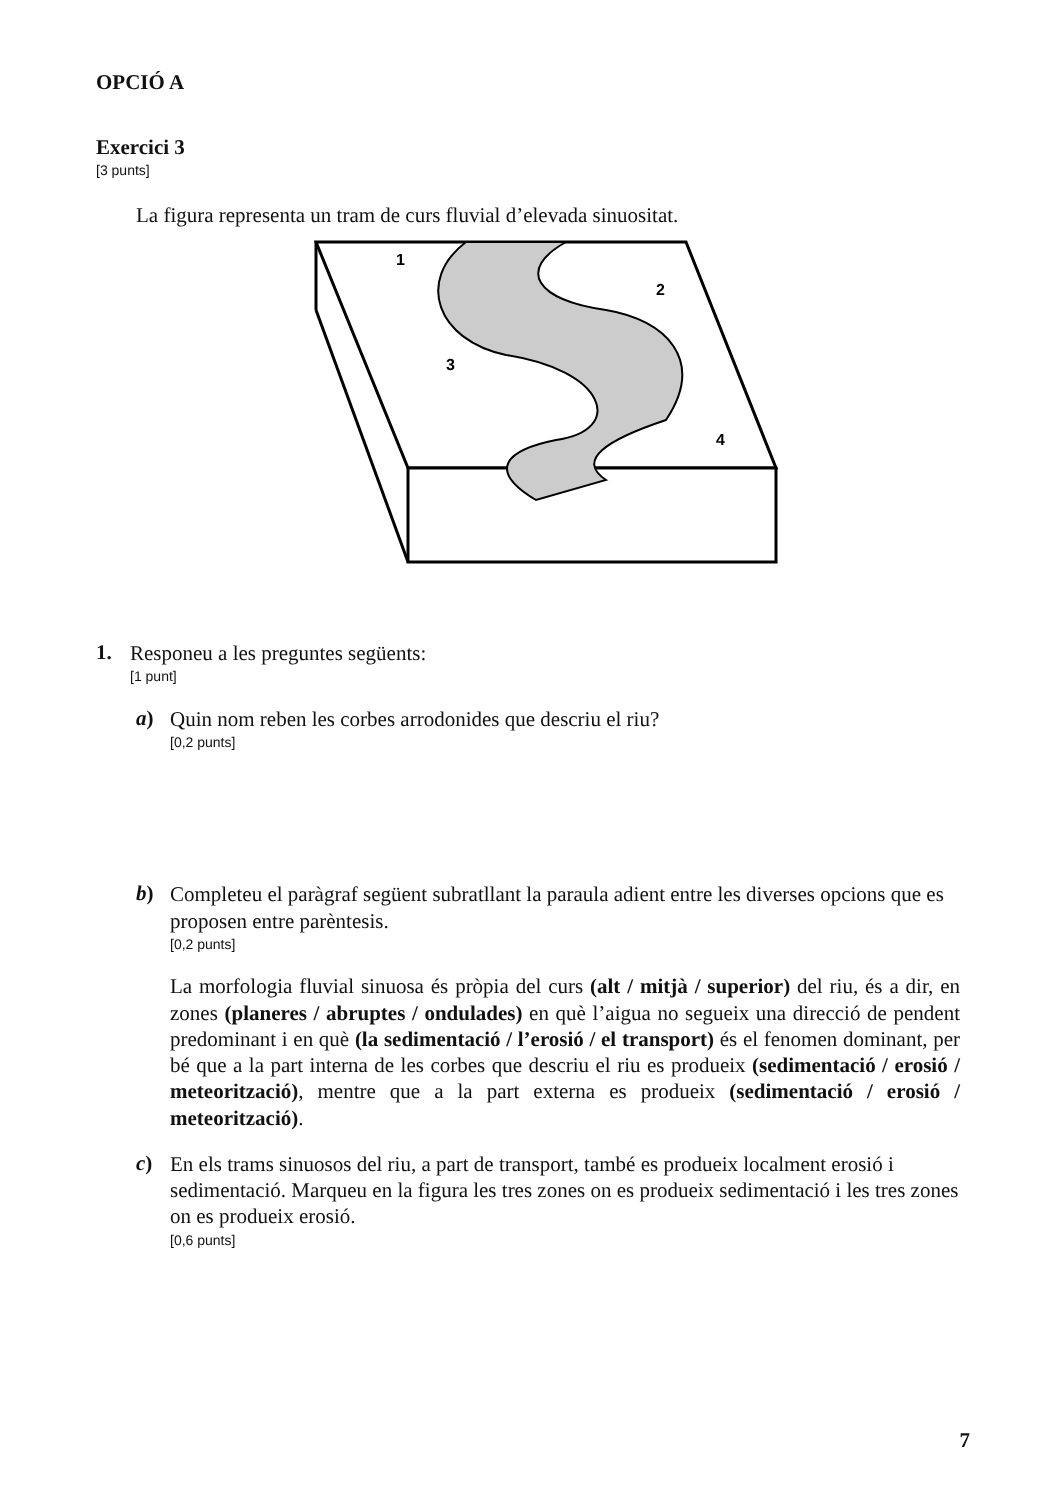OPCIÓ A
Exercici 3
[3 punts]
La figura representa un tram de curs fluvial d’elevada sinuositat.
1
2
3
4
1.
Responeu a les preguntes següents:
[1 punt]
a)
Quin nom reben les corbes arrodonides que descriu el riu?
[0,2 punts]
b)
Completeu el paràgraf següent subratllant la paraula adient entre les diverses opcions que es proposen entre parèntesis.
[0,2 punts]
La morfologia fluvial sinuosa és pròpia del curs (alt / mitjà / superior) del riu, és a dir, en zones (planeres / abruptes / ondulades) en què l’aigua no segueix una direcció de pendent predominant i en què (la sedimentació / l’erosió / el transport) és el fenomen dominant, per bé que a la part interna de les corbes que descriu el riu es produeix (sedimentació / erosió / meteorització), mentre que a la part externa es produeix (sedimentació / erosió / meteorització).
c)
En els trams sinuosos del riu, a part de transport, també es produeix localment erosió i sedimentació. Marqueu en la figura les tres zones on es produeix sedimentació i les tres zones on es produeix erosió.
[0,6 punts]
7